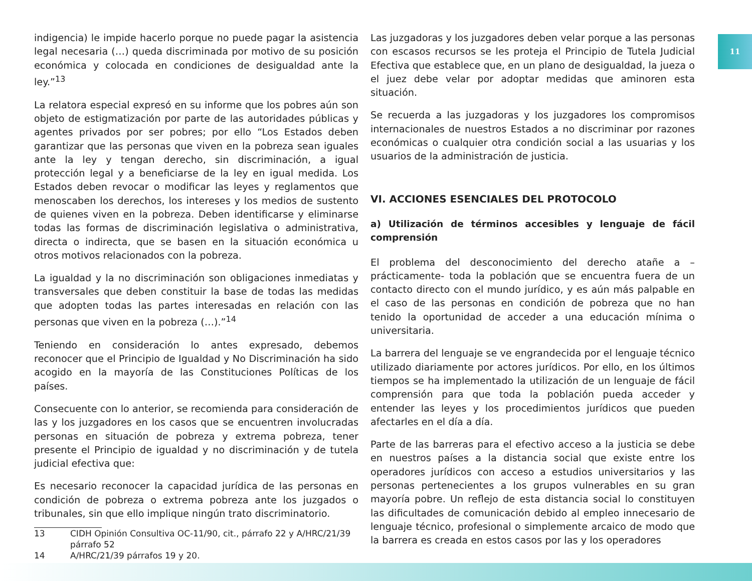11
indigencia) le impide hacerlo porque no puede pagar la asistencia legal necesaria (…) queda discriminada por motivo de su posición económica y colocada en condiciones de desigualdad ante la ley.”<sup>13</sup>
La relatora especial expresó en su informe que los pobres aún son objeto de estigmatización por parte de las autoridades públicas y agentes privados por ser pobres; por ello “Los Estados deben garantizar que las personas que viven en la pobreza sean iguales ante la ley y tengan derecho, sin discriminación, a igual protección legal y a beneficiarse de la ley en igual medida. Los Estados deben revocar o modificar las leyes y reglamentos que menoscaben los derechos, los intereses y los medios de sustento de quienes viven en la pobreza. Deben identificarse y eliminarse todas las formas de discriminación legislativa o administrativa, directa o indirecta, que se basen en la situación económica u otros motivos relacionados con la pobreza.
La igualdad y la no discriminación son obligaciones inmediatas y transversales que deben constituir la base de todas las medidas que adopten todas las partes interesadas en relación con las personas que viven en la pobreza (…).”<sup>14</sup>
Teniendo en consideración lo antes expresado, debemos reconocer que el Principio de Igualdad y No Discriminación ha sido acogido en la mayoría de las Constituciones Políticas de los países.
Consecuente con lo anterior, se recomienda para consideración de las y los juzgadores en los casos que se encuentren involucradas personas en situación de pobreza y extrema pobreza, tener presente el Principio de igualdad y no discriminación y de tutela judicial efectiva que:
Es necesario reconocer la capacidad jurídica de las personas en condición de pobreza o extrema pobreza ante los juzgados o tribunales, sin que ello implique ningún trato discriminatorio.
13 CIDH Opinión Consultiva OC-11/90, cit., párrafo 22 y A/HRC/21/39 párrafo 52
14 A/HRC/21/39 párrafos 19 y 20.
Las juzgadoras y los juzgadores deben velar porque a las personas con escasos recursos se les proteja el Principio de Tutela Judicial Efectiva que establece que, en un plano de desigualdad, la jueza o el juez debe velar por adoptar medidas que aminoren esta situación.
Se recuerda a las juzgadoras y los juzgadores los compromisos internacionales de nuestros Estados a no discriminar por razones económicas o cualquier otra condición social a las usuarias y los usuarios de la administración de justicia.
VI. ACCIONES ESENCIALES DEL PROTOCOLO
a) Utilización de términos accesibles y lenguaje de fácil comprensión
El problema del desconocimiento del derecho atañe a –prácticamente- toda la población que se encuentra fuera de un contacto directo con el mundo jurídico, y es aún más palpable en el caso de las personas en condición de pobreza que no han tenido la oportunidad de acceder a una educación mínima o universitaria.
La barrera del lenguaje se ve engrandecida por el lenguaje técnico utilizado diariamente por actores jurídicos. Por ello, en los últimos tiempos se ha implementado la utilización de un lenguaje de fácil comprensión para que toda la población pueda acceder y entender las leyes y los procedimientos jurídicos que pueden afectarles en el día a día.
Parte de las barreras para el efectivo acceso a la justicia se debe en nuestros países a la distancia social que existe entre los operadores jurídicos con acceso a estudios universitarios y las personas pertenecientes a los grupos vulnerables en su gran mayoría pobre. Un reflejo de esta distancia social lo constituyen las dificultades de comunicación debido al empleo innecesario de lenguaje técnico, profesional o simplemente arcaico de modo que la barrera es creada en estos casos por las y los operadores